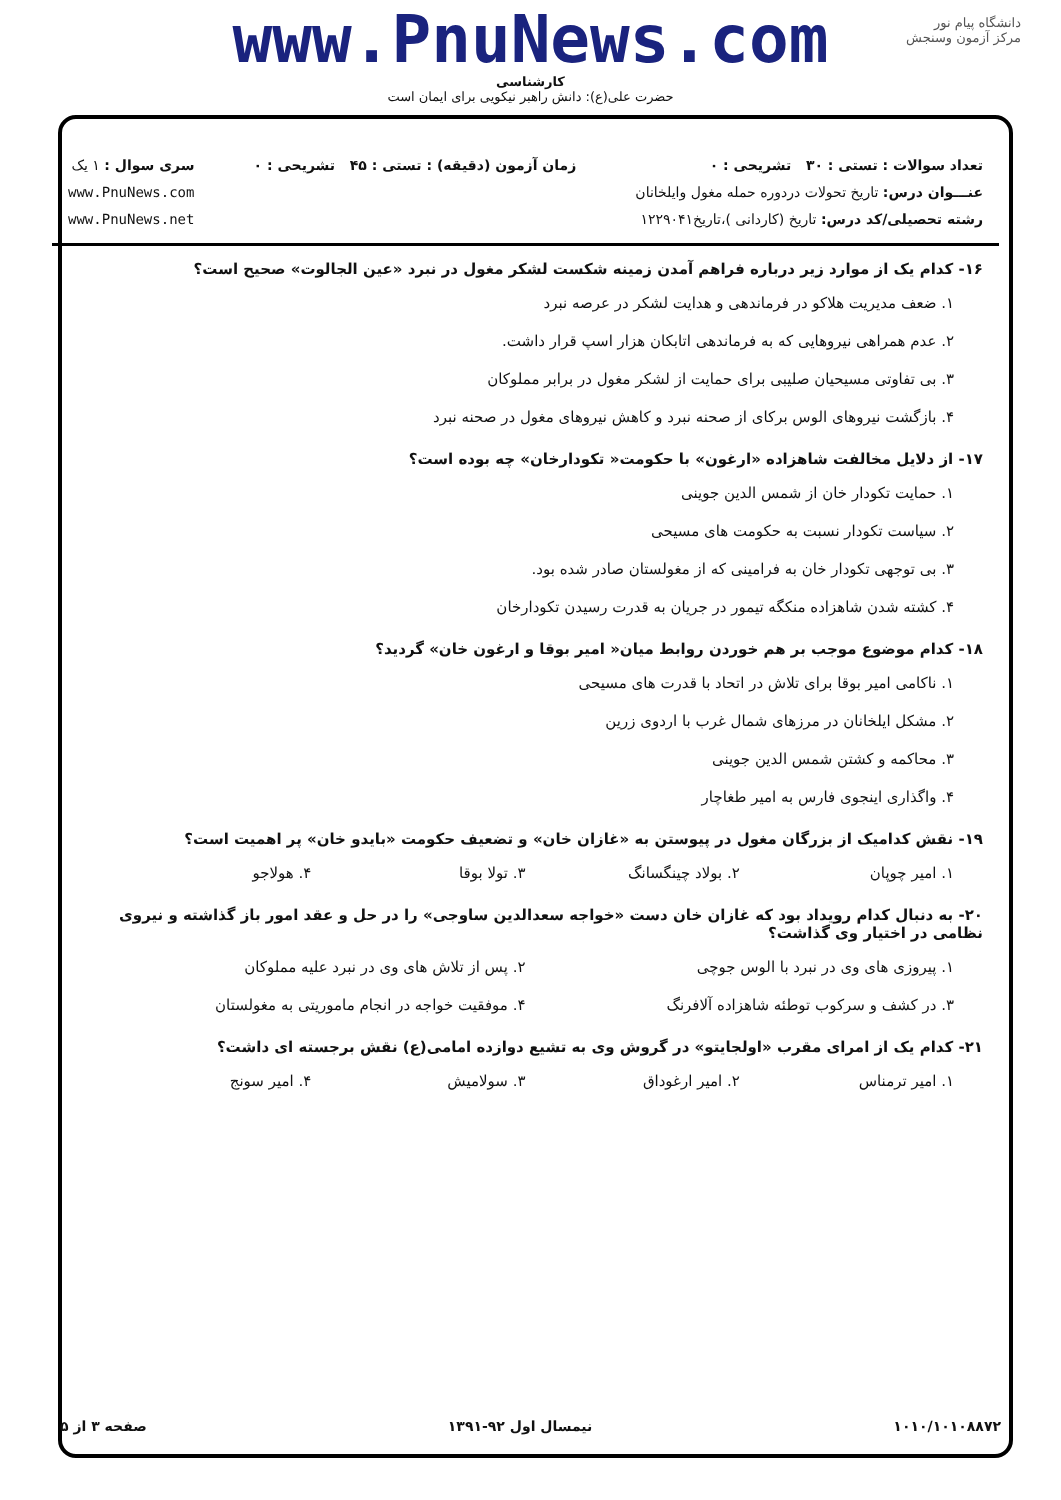دانشگاه پیام نور
مرکز آزمون وسنجش
www.PnuNews.com
کارشناسی
حضرت علی(ع): دانش راهبر نیکویی برای ایمان است
تعداد سوالات : تستی : ۳۰ تشریحی : ۰
عنـــوان درس: تاریخ تحولات دردوره حمله مغول وایلخانان
رشته تحصیلی/کد درس: تاریخ (کاردانی )،تاریخ۱۲۲۹۰۴۱
زمان آزمون (دقیقه) : تستی : ۴۵ تشریحی : ۰
سری سوال : ۱ یک
www.PnuNews.com
www.PnuNews.net
۱۶- کدام یک از موارد زیر درباره فراهم آمدن زمینه شکست لشکر مغول در نبرد «عین الجالوت» صحیح است؟
۱. ضعف مدیریت هلاکو در فرماندهی و هدایت لشکر در عرصه نبرد
۲. عدم همراهی نیروهایی که به فرماندهی اتابکان هزار اسپ قرار داشت.
۳. بی تفاوتی مسیحیان صلیبی برای حمایت از لشکر مغول در برابر مملوکان
۴. بازگشت نیروهای الوس برکای از صحنه نبرد و کاهش نیروهای مغول در صحنه نبرد
۱۷- از دلایل مخالفت شاهزاده «ارغون» با حکومت« تکودارخان» چه بوده است؟
۱. حمایت تکودار خان از شمس الدین جوینی
۲. سیاست تکودار نسبت به حکومت های مسیحی
۳. بی توجهی تکودار خان به فرامینی که از مغولستان صادر شده بود.
۴. کشته شدن شاهزاده منکگه تیمور در جریان به قدرت رسیدن تکودارخان
۱۸- کدام موضوع موجب بر هم خوردن روابط میان« امیر بوقا و ارغون خان» گردید؟
۱. ناکامی امیر بوقا برای تلاش در اتحاد با قدرت های مسیحی
۲. مشکل ایلخانان در مرزهای شمال غرب با اردوی زرین
۳. محاکمه و کشتن شمس الدین جوینی
۴. واگذاری اینجوی فارس به امیر طغاچار
۱۹- نقش کدامیک از بزرگان مغول در پیوستن به «غازان خان» و تضعیف حکومت «بایدو خان» پر اهمیت است؟
۱. امیر چوپان ۲. بولاد چینگسانگ ۳. تولا بوقا ۴. هولاجو
۲۰- به دنبال کدام رویداد بود که غازان خان دست «خواجه سعدالدین ساوجی» را در حل و عقد امور باز گذاشته و نیروی نظامی در اختیار وی گذاشت؟
۱. پیروزی های وی در نبرد با الوس جوچی ۲. پس از تلاش های وی در نبرد علیه مملوکان
۳. در کشف و سرکوب توطئه شاهزاده آلافرنگ ۴. موفقیت خواجه در انجام ماموریتی به مغولستان
۲۱- کدام یک از امرای مقرب «اولجایتو» در گروش وی به تشیع دوازده امامی(ع) نقش برجسته ای داشت؟
۱. امیر ترمناس ۲. امیر ارغوداق ۳. سولامیش ۴. امیر سونج
۱۰۱۰/۱۰۱۰۸۸۷۲ نیمسال اول ۹۲-۱۳۹۱ صفحه ۳ از ۵